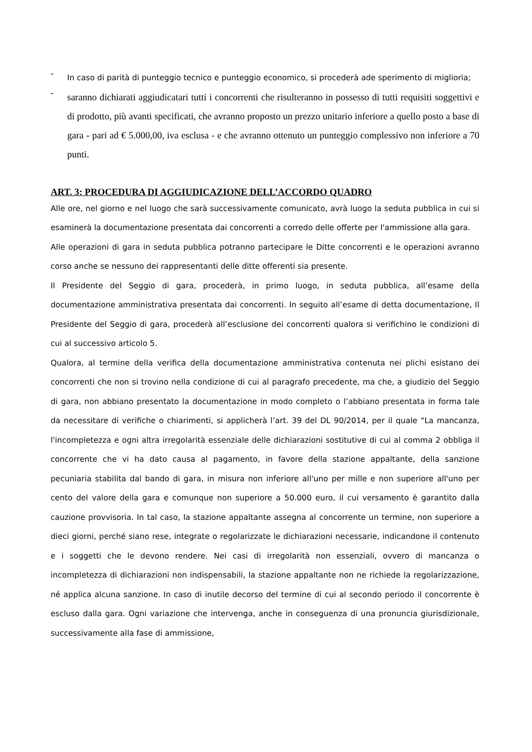- In caso di parità di punteggio tecnico e punteggio economico, si procederà ade sperimento di miglioria;
- saranno dichiarati aggiudicatari tutti i concorrenti che risulteranno in possesso di tutti requisiti soggettivi e di prodotto, più avanti specificati, che avranno proposto un prezzo unitario inferiore a quello posto a base di gara - pari ad € 5.000,00, iva esclusa - e che avranno ottenuto un punteggio complessivo non inferiore a 70 punti.
ART. 3: PROCEDURA DI AGGIUDICAZIONE DELL’ACCORDO QUADRO
Alle ore, nel giorno e nel luogo che sarà successivamente comunicato, avrà luogo la seduta pubblica in cui si esaminerà la documentazione presentata dai concorrenti a corredo delle offerte per l'ammissione alla gara.
Alle operazioni di gara in seduta pubblica potranno partecipare le Ditte concorrenti e le operazioni avranno corso anche se nessuno dei rappresentanti delle ditte offerenti sia presente.
Il Presidente del Seggio di gara, procederà, in primo luogo, in seduta pubblica, all’esame della documentazione amministrativa presentata dai concorrenti. In seguito all’esame di detta documentazione, Il Presidente del Seggio di gara, procederà all’esclusione dei concorrenti qualora si verifichino le condizioni di cui al successivo articolo 5.
Qualora, al termine della verifica della documentazione amministrativa contenuta nei plichi esistano dei concorrenti che non si trovino nella condizione di cui al paragrafo precedente, ma che, a giudizio del Seggio di gara, non abbiano presentato la documentazione in modo completo o l’abbiano presentata in forma tale da necessitare di verifiche o chiarimenti, si applicherà l’art. 39 del DL 90/2014, per il quale “La mancanza, l'incompletezza e ogni altra irregolarità essenziale delle dichiarazioni sostitutive di cui al comma 2 obbliga il concorrente che vi ha dato causa al pagamento, in favore della stazione appaltante, della sanzione pecuniaria stabilita dal bando di gara, in misura non inferiore all'uno per mille e non superiore all'uno per cento del valore della gara e comunque non superiore a 50.000 euro, il cui versamento è garantito dalla cauzione provvisoria. In tal caso, la stazione appaltante assegna al concorrente un termine, non superiore a dieci giorni, perché siano rese, integrate o regolarizzate le dichiarazioni necessarie, indicandone il contenuto e i soggetti che le devono rendere. Nei casi di irregolarità non essenziali, ovvero di mancanza o incompletezza di dichiarazioni non indispensabili, la stazione appaltante non ne richiede la regolarizzazione, né applica alcuna sanzione. In caso di inutile decorso del termine di cui al secondo periodo il concorrente è escluso dalla gara. Ogni variazione che intervenga, anche in conseguenza di una pronuncia giurisdizionale, successivamente alla fase di ammissione,